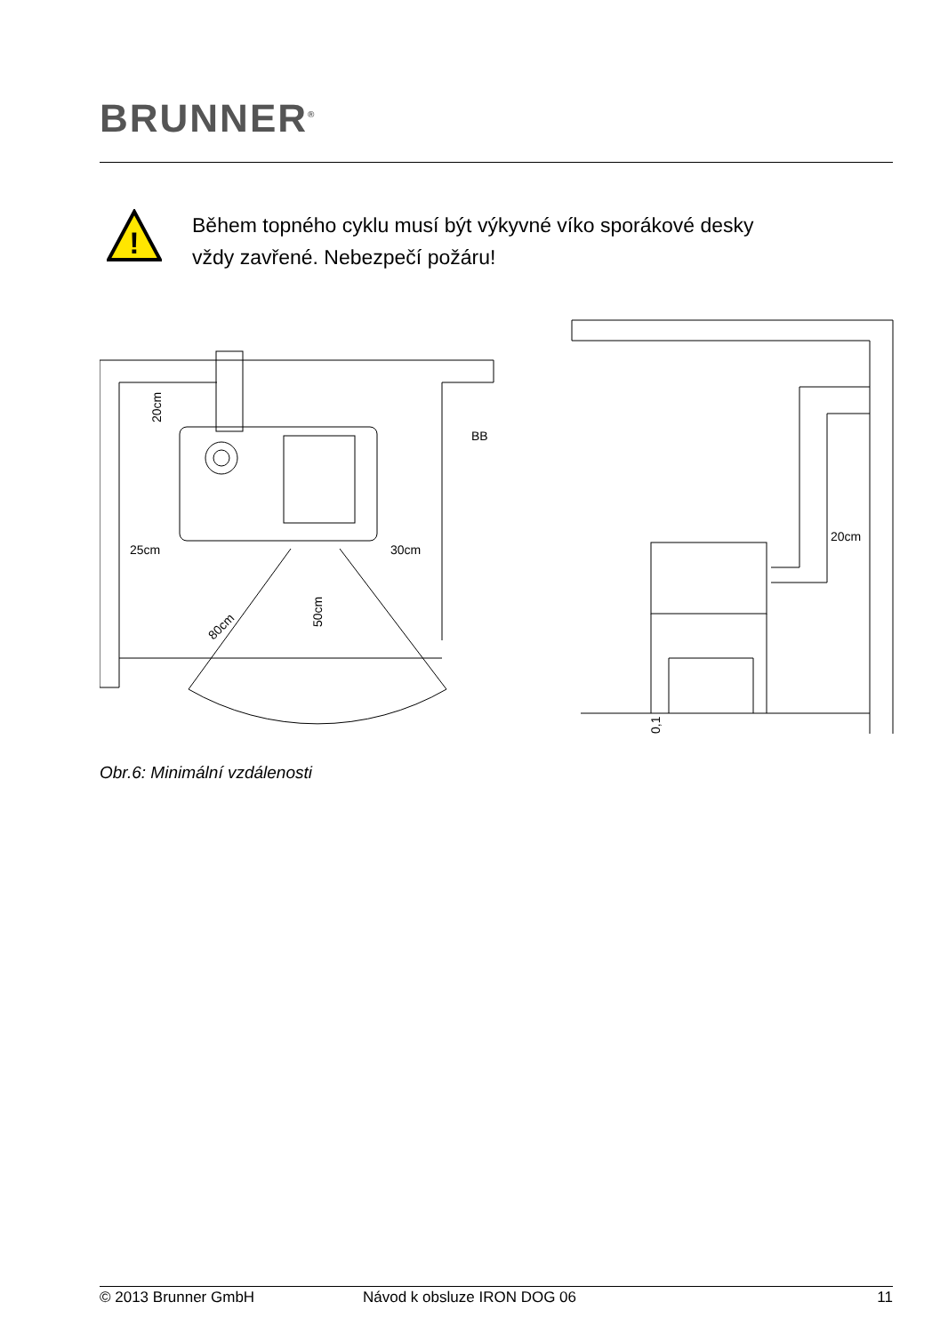BRUNNER<sup>®</sup>
!
Během topného cyklu musí být výkyvné víko sporákové desky
vždy zavřené. Nebezpečí požáru!
25cm
30cm
BB
20cm
20cm
50cm
80cm
0,1
Obr.6: Minimální vzdálenosti
© 2013 Brunner GmbH Návod k obsluze IRON DOG 06 11